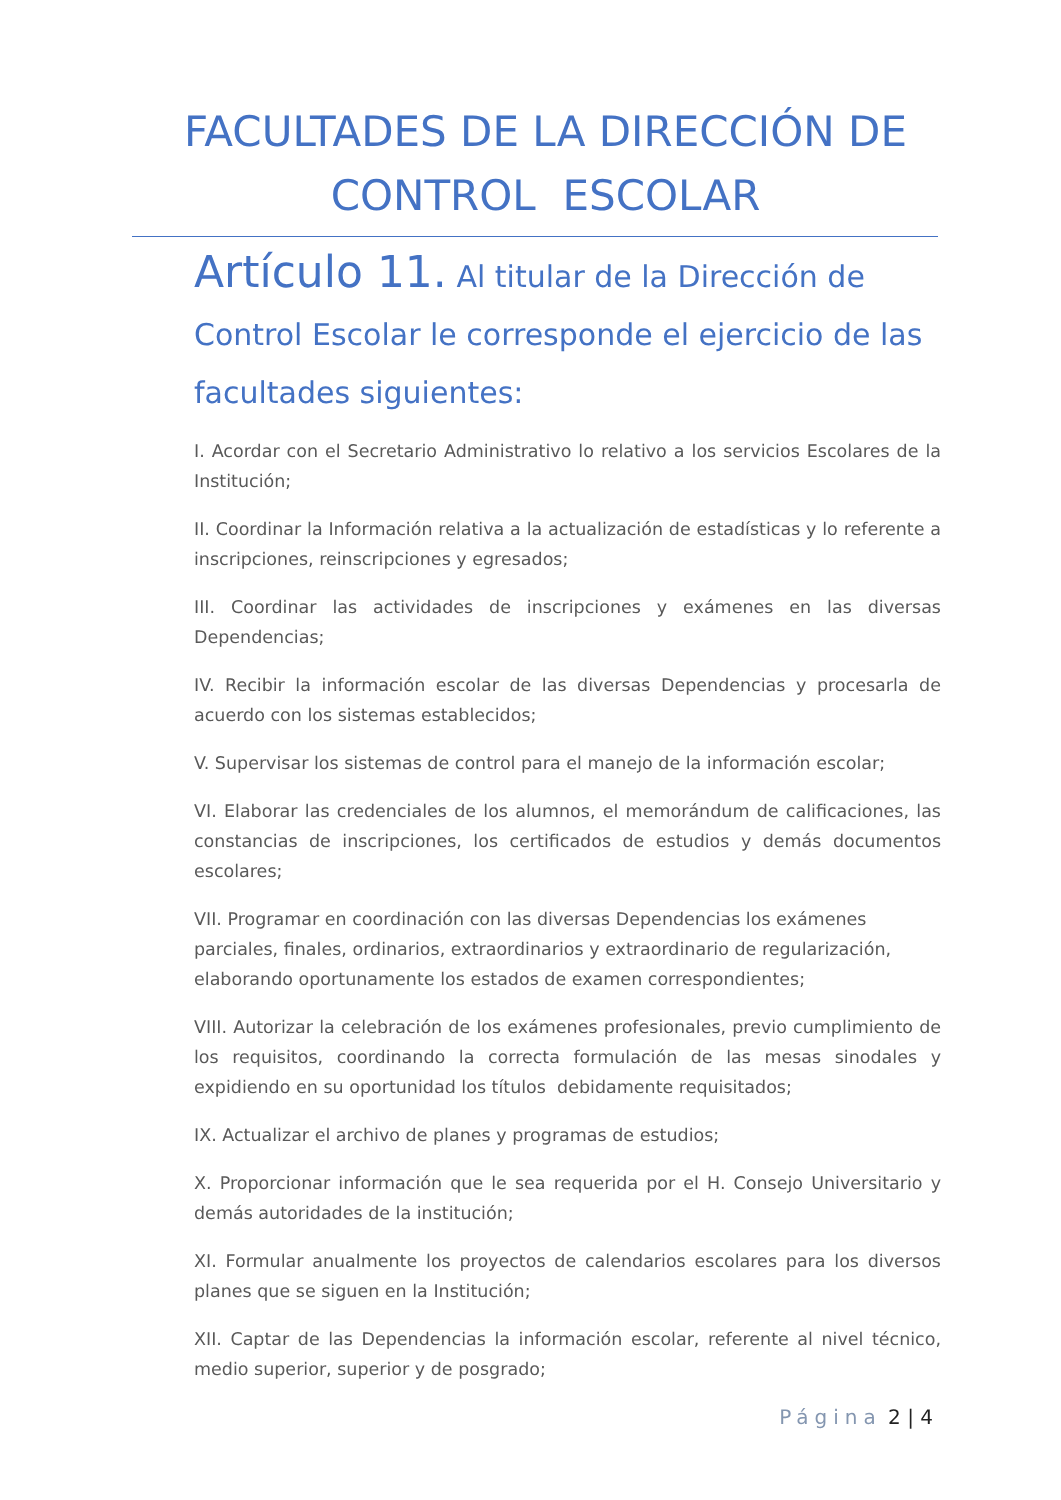FACULTADES DE LA DIRECCIÓN DE
CONTROL ESCOLAR
Artículo 11. Al titular de la Dirección de Control Escolar le corresponde el ejercicio de las facultades siguientes:
I. Acordar con el Secretario Administrativo lo relativo a los servicios Escolares de la Institución;
II. Coordinar la Información relativa a la actualización de estadísticas y lo referente a inscripciones, reinscripciones y egresados;
III. Coordinar las actividades de inscripciones y exámenes en las diversas Dependencias;
IV. Recibir la información escolar de las diversas Dependencias y procesarla de acuerdo con los sistemas establecidos;
V. Supervisar los sistemas de control para el manejo de la información escolar;
VI. Elaborar las credenciales de los alumnos, el memorándum de calificaciones, las constancias de inscripciones, los certificados de estudios y demás documentos escolares;
VII. Programar en coordinación con las diversas Dependencias los exámenes parciales, finales, ordinarios, extraordinarios y extraordinario de regularización, elaborando oportunamente los estados de examen correspondientes;
VIII. Autorizar la celebración de los exámenes profesionales, previo cumplimiento de los requisitos, coordinando la correcta formulación de las mesas sinodales y expidiendo en su oportunidad los títulos debidamente requisitados;
IX. Actualizar el archivo de planes y programas de estudios;
X. Proporcionar información que le sea requerida por el H. Consejo Universitario y demás autoridades de la institución;
XI. Formular anualmente los proyectos de calendarios escolares para los diversos planes que se siguen en la Institución;
XII. Captar de las Dependencias la información escolar, referente al nivel técnico, medio superior, superior y de posgrado;
Página 2 | 4